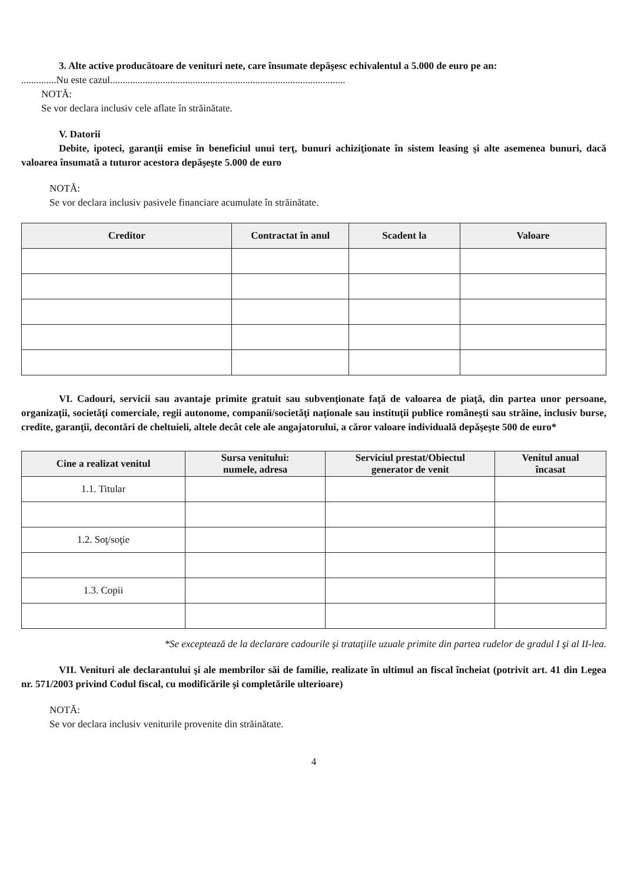3. Alte active producătoare de venituri nete, care însumate depăşesc echivalentul a 5.000 de euro pe an:
..............Nu este cazul..............................................................................................
NOTĂ:
Se vor declara inclusiv cele aflate în străinătate.
V. Datorii
Debite, ipoteci, garanţii emise în beneficiul unui terţ, bunuri achiziţionate în sistem leasing şi alte asemenea bunuri, dacă valoarea însumată a tuturor acestora depăşeşte 5.000 de euro
NOTĂ:
Se vor declara inclusiv pasivele financiare acumulate în străinătate.
| Creditor | Contractat în anul | Scadent la | Valoare |
| --- | --- | --- | --- |
VI. Cadouri, servicii sau avantaje primite gratuit sau subvenţionate faţă de valoarea de piaţă, din partea unor persoane, organizaţii, societăţi comerciale, regii autonome, companii/societăţi naţionale sau instituţii publice româneşti sau străine, inclusiv burse, credite, garanţii, decontări de cheltuieli, altele decât cele ale angajatorului, a căror valoare individuală depăşeşte 500 de euro*
| Cine a realizat venitul | Sursa venitului: numele, adresa | Serviciul prestat/Obiectul generator de venit | Venitul anual încasat |
| --- | --- | --- | --- |
| 1.1. Titular | | | |
| 1.2. Soţ/soţie | | | |
| 1.3. Copii | | | |
*Se exceptează de la declarare cadourile şi trataţiile uzuale primite din partea rudelor de gradul I şi al II-lea.
VII. Venituri ale declarantului şi ale membrilor săi de familie, realizate în ultimul an fiscal încheiat (potrivit art. 41 din Legea nr. 571/2003 privind Codul fiscal, cu modificările şi completările ulterioare)
NOTĂ:
Se vor declara inclusiv veniturile provenite din străinătate.
4